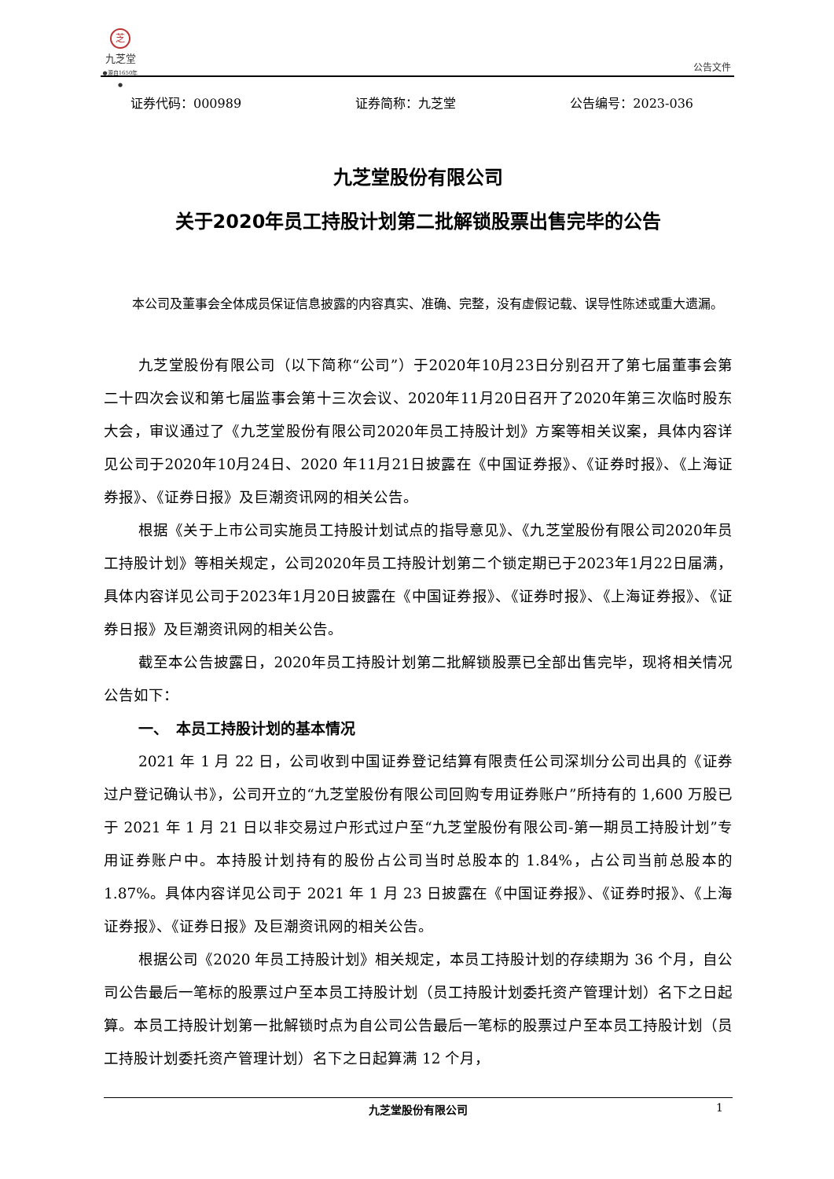芝
九芝堂
●源自1650年●
公告文件
证券代码：000989 证券简称：九芝堂 公告编号：2023-036
九芝堂股份有限公司
关于2020年员工持股计划第二批解锁股票出售完毕的公告
本公司及董事会全体成员保证信息披露的内容真实、准确、完整，没有虚假记载、误导性陈述或重大遗漏。
九芝堂股份有限公司（以下简称“公司”）于2020年10月23日分别召开了第七届董事会第二十四次会议和第七届监事会第十三次会议、2020年11月20日召开了2020年第三次临时股东大会，审议通过了《九芝堂股份有限公司2020年员工持股计划》方案等相关议案，具体内容详见公司于2020年10月24日、2020 年11月21日披露在《中国证券报》、《证券时报》、《上海证券报》、《证券日报》及巨潮资讯网的相关公告。
根据《关于上市公司实施员工持股计划试点的指导意见》、《九芝堂股份有限公司2020年员工持股计划》等相关规定，公司2020年员工持股计划第二个锁定期已于2023年1月22日届满，具体内容详见公司于2023年1月20日披露在《中国证券报》、《证券时报》、《上海证券报》、《证券日报》及巨潮资讯网的相关公告。
截至本公告披露日，2020年员工持股计划第二批解锁股票已全部出售完毕，现将相关情况公告如下：
一、　本员工持股计划的基本情况
2021 年 1 月 22 日，公司收到中国证券登记结算有限责任公司深圳分公司出具的《证券过户登记确认书》，公司开立的“九芝堂股份有限公司回购专用证券账户”所持有的 1,600 万股已于 2021 年 1 月 21 日以非交易过户形式过户至“九芝堂股份有限公司-第一期员工持股计划”专用证券账户中。本持股计划持有的股份占公司当时总股本的 1.84%，占公司当前总股本的 1.87%。具体内容详见公司于 2021 年 1 月 23 日披露在《中国证券报》、《证券时报》、《上海证券报》、《证券日报》及巨潮资讯网的相关公告。
根据公司《2020 年员工持股计划》相关规定，本员工持股计划的存续期为 36 个月，自公司公告最后一笔标的股票过户至本员工持股计划（员工持股计划委托资产管理计划）名下之日起算。本员工持股计划第一批解锁时点为自公司公告最后一笔标的股票过户至本员工持股计划（员工持股计划委托资产管理计划）名下之日起算满 12 个月，
九芝堂股份有限公司 1